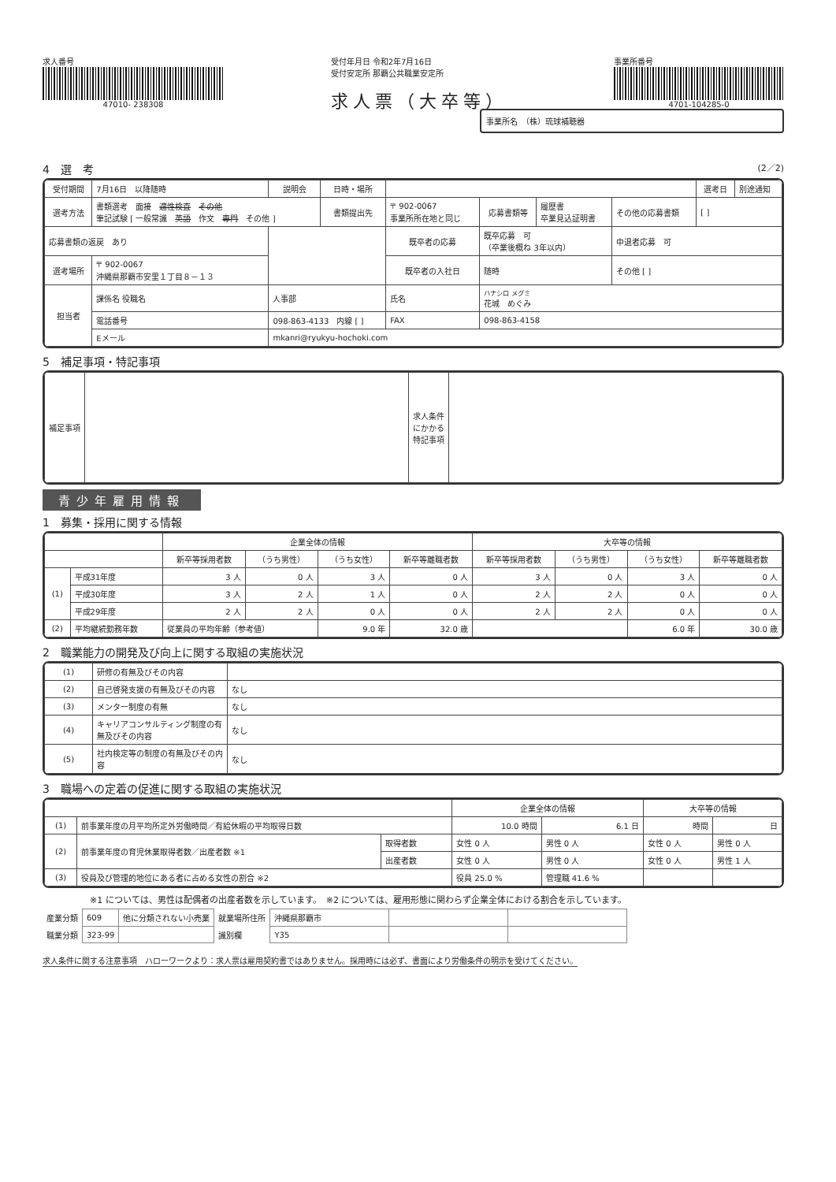求人番号
47010- 238308
受付年月日 令和2年7月16日
受付安定所 那覇公共職業安定所
求人票（大卒等）
事業所番号
4701-104285-0
事業所名　（株）琉球補聴器
4　選　考 (2／2)
| 受付期間 | 7月16日 以降随時 | 説明会 | 日時・場所 | | | | | 選考日 | 別途通知 |
| 選考方法 | 書類選考 面接 適性検査 その他 筆記試験 [ 一般常識 英語 作文 専門 その他 ] | | 書類提出先 | 〒 902-0067 事業所所在地と同じ | 応募書類等 | 履歴書 卒業見込証明書 | その他の応募書類 | [ ] | |
| 応募書類の返戻 あり | | | | 既卒者の応募 | 既卒応募 可 （卒業後概ね 3年以内） | | 中退者応募 可 | | |
| 選考場所 | 〒 902-0067 沖縄県那覇市安里１丁目８－１３ | | | 既卒者の入社日 | 随時 | | その他 [ ] | | |
| 担当者 | 課係名 役職名 | 人事部 | | 氏名 | ハナシロ メグミ 花城 めぐみ | | | | |
| | 電話番号 | 098-863-4133 内線 [ ] | | FAX | 098-863-4158 | | | | |
| | Eメール | mkanri@ryukyu-hochoki.com | | | | | | | |
5　補足事項・特記事項
| 補足事項 | | 求人条件にかかる特記事項 | |
青少年雇用情報
1　募集・採用に関する情報
| | | 企業全体の情報 | | | | 大卒等の情報 | | | |
| --- | --- | --- | --- | --- | --- | --- | --- | --- | --- |
| | | 新卒等採用者数 | （うち男性） | （うち女性） | 新卒等離職者数 | 新卒等採用者数 | （うち男性） | （うち女性） | 新卒等離職者数 |
| (1) | 平成31年度 | 3 人 | 0 人 | 3 人 | 0 人 | 3 人 | 0 人 | 3 人 | 0 人 |
| | 平成30年度 | 3 人 | 2 人 | 1 人 | 0 人 | 2 人 | 2 人 | 0 人 | 0 人 |
| | 平成29年度 | 2 人 | 2 人 | 0 人 | 0 人 | 2 人 | 2 人 | 0 人 | 0 人 |
| (2) | 平均継続勤務年数 | 従業員の平均年齢（参考値） | | 9.0 年 | 32.0 歳 | | | 6.0 年 | 30.0 歳 |
2　職業能力の開発及び向上に関する取組の実施状況
| (1) | 研修の有無及びその内容 | |
| (2) | 自己啓発支援の有無及びその内容 | なし |
| (3) | メンター制度の有無 | なし |
| (4) | キャリアコンサルティング制度の有無及びその内容 | なし |
| (5) | 社内検定等の制度の有無及びその内容 | なし |
3　職場への定着の促進に関する取組の実施状況
| | | | 企業全体の情報 | | 大卒等の情報 | |
| --- | --- | --- | --- | --- | --- | --- |
| (1) | 前事業年度の月平均所定外労働時間／有給休暇の平均取得日数 | | 10.0 時間 | 6.1 日 | 時間 | 日 |
| (2) | 前事業年度の育児休業取得者数／出産者数 ※1 | 取得者数 | 女性 0 人 | 男性 0 人 | 女性 0 人 | 男性 0 人 |
| | | 出産者数 | 女性 0 人 | 男性 0 人 | 女性 0 人 | 男性 1 人 |
| (3) | 役員及び管理的地位にある者に占める女性の割合 ※2 | | 役員 25.0 % | 管理職 41.6 % | | |
※1 については、男性は配偶者の出産者数を示しています。　※2 については、雇用形態に関わらず企業全体における割合を示しています。
| 産業分類 | 609 | 他に分類されない小売業 | 就業場所住所 | 沖縄県那覇市 | | |
| 職業分類 | 323-99 | | 識別欄 | Y35 | | |
求人条件に関する注意事項　ハローワークより：求人票は雇用契約書ではありません。採用時には必ず、書面により労働条件の明示を受けてください。